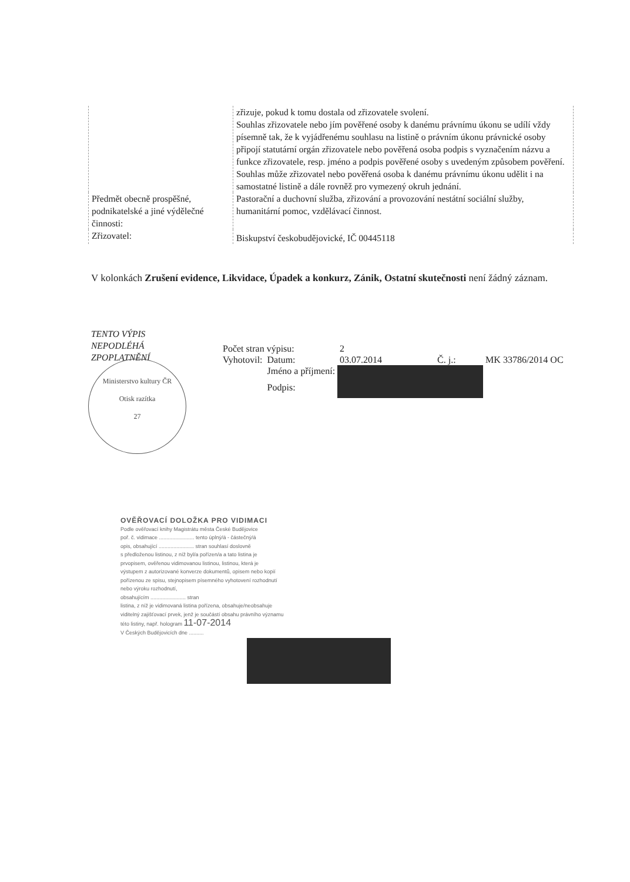| | zřizuje, pokud k tomu dostala od zřizovatele svolení. Souhlas zřizovatele nebo jím pověřené osoby k danému právnímu úkonu se udílí vždy písemně tak, že k vyjádřenému souhlasu na listině o právním úkonu právnické osoby připojí statutární orgán zřizovatele nebo pověřená osoba podpis s vyznačením názvu a funkce zřizovatele, resp. jméno a podpis pověřené osoby s uvedeným způsobem pověření. Souhlas může zřizovatel nebo pověřená osoba k danému právnímu úkonu udělit i na samostatné listině a dále rovněž pro vymezený okruh jednání. |
| Předmět obecně prospěšné, podnikatelské a jiné výdělečné činnosti: | Pastorační a duchovní služba, zřizování a provozování nestátní sociální služby, humanitární pomoc, vzdělávací činnost. |
| Zřizovatel: | Biskupství českobudějovické, IČ 00445118 |
V kolonkách Zrušení evidence, Likvidace, Úpadek a konkurz, Zánik, Ostatní skutečnosti není žádný záznam.
TENTO VÝPIS
NEPODLÉHÁ
ZPOPLATNĚNÍ
Ministerstvo kultury ČR
Otisk razítka
27
| Počet stran výpisu: | | 2 | | |
| Vyhotovil: | Datum: | 03.07.2014 | Č. j.: | MK 33786/2014 OC |
| | Jméno a příjmení: | | | |
| | Podpis: | | | |
OVĚŘOVACÍ DOLOŽKA PRO VIDIMACI
Podle ověřovací knihy Magistrátu města České Budějovice
poř. č. vidimace ........................ tento úplný/á - částečný/á
opis, obsahující ........................ stran souhlasí doslovně
s předloženou listinou, z níž byl/a pořízen/a a tato listina je
prvopisem, ověřenou vidimovanou listinou, listinou, která je
výstupem z autorizované konverze dokumentů, opisem nebo kopií
pořízenou ze spisu, stejnopisem písemného vyhotovení rozhodnutí
nebo výroku rozhodnutí,
obsahujícím ........................ stran
listina, z níž je vidimovaná listina pořízena, obsahuje/neobsahuje
viditelný zajišťovací prvek, jenž je součástí obsahu právního významu
této listiny, např. hologram 11-07-2014
V Českých Budějovicích dne ..........